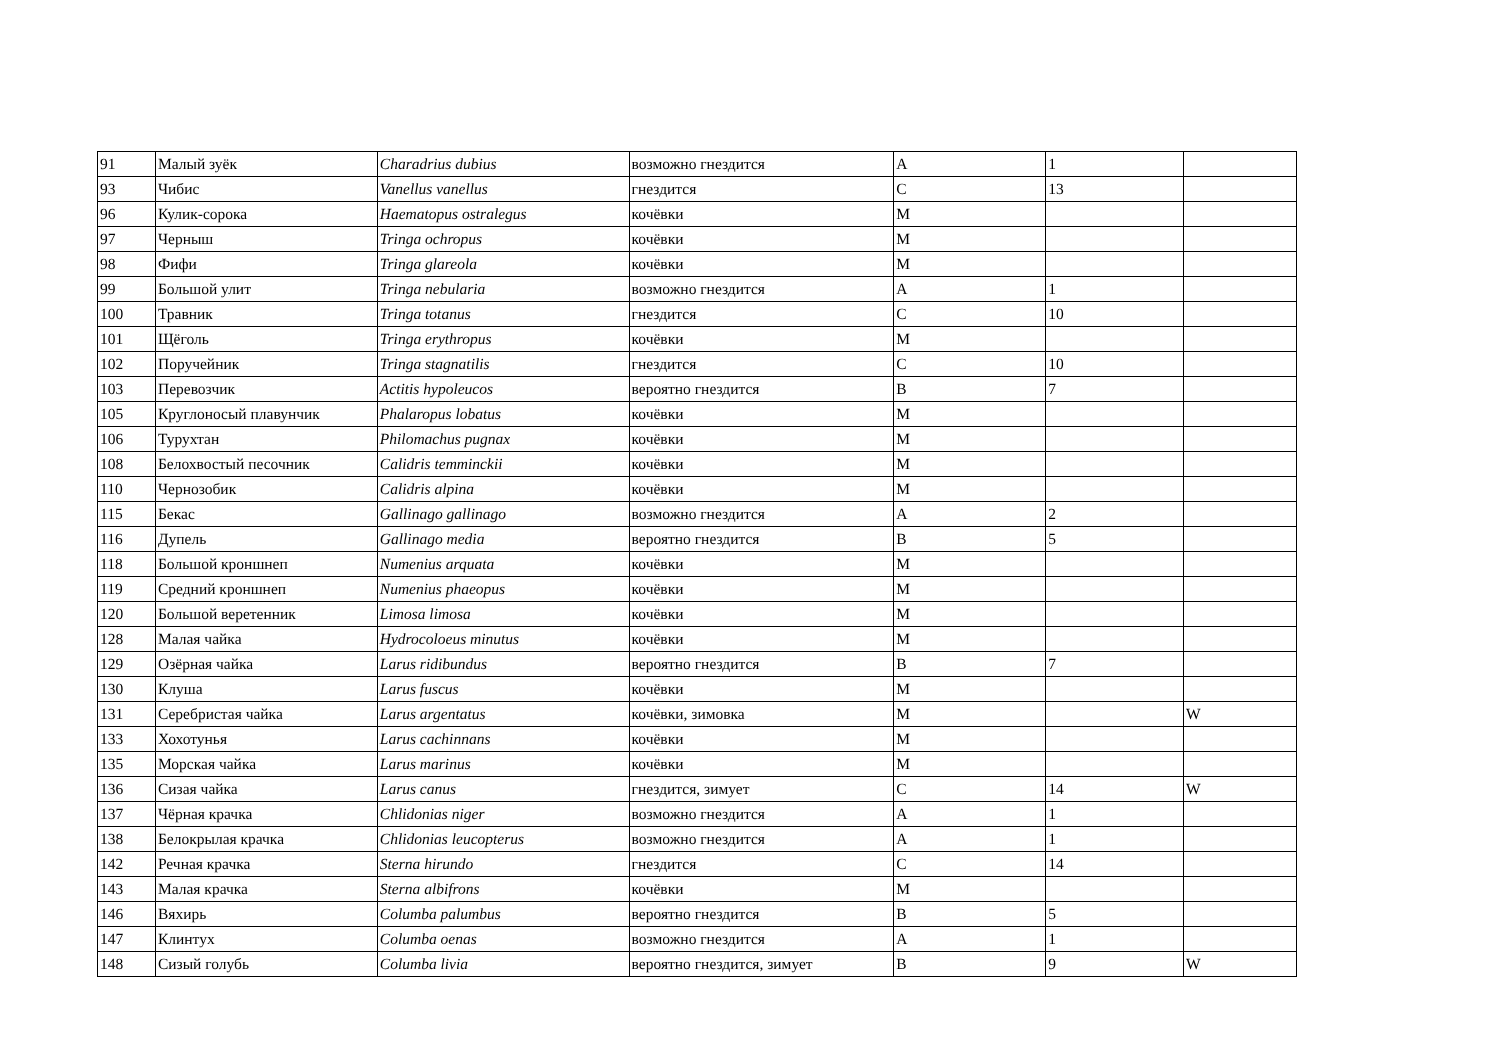| 91 | Малый зуёк | Charadrius dubius | возможно гнездится | A | 1 | |
| 93 | Чибис | Vanellus vanellus | гнездится | C | 13 | |
| 96 | Кулик-сорока | Haematopus ostralegus | кочёвки | M | | |
| 97 | Черныш | Tringa ochropus | кочёвки | M | | |
| 98 | Фифи | Tringa glareola | кочёвки | M | | |
| 99 | Большой улит | Tringa nebularia | возможно гнездится | A | 1 | |
| 100 | Травник | Tringa totanus | гнездится | C | 10 | |
| 101 | Щёголь | Tringa erythropus | кочёвки | M | | |
| 102 | Поручейник | Tringa stagnatilis | гнездится | C | 10 | |
| 103 | Перевозчик | Actitis hypoleucos | вероятно гнездится | B | 7 | |
| 105 | Круглоносый плавунчик | Phalaropus lobatus | кочёвки | M | | |
| 106 | Турухтан | Philomachus pugnax | кочёвки | M | | |
| 108 | Белохвостый песочник | Calidris temminckii | кочёвки | M | | |
| 110 | Чернозобик | Calidris alpina | кочёвки | M | | |
| 115 | Бекас | Gallinago gallinago | возможно гнездится | A | 2 | |
| 116 | Дупель | Gallinago media | вероятно гнездится | B | 5 | |
| 118 | Большой кроншнеп | Numenius arquata | кочёвки | M | | |
| 119 | Средний кроншнеп | Numenius phaeopus | кочёвки | M | | |
| 120 | Большой веретенник | Limosa limosa | кочёвки | M | | |
| 128 | Малая чайка | Hydrocoloeus minutus | кочёвки | M | | |
| 129 | Озёрная чайка | Larus ridibundus | вероятно гнездится | B | 7 | |
| 130 | Клуша | Larus fuscus | кочёвки | M | | |
| 131 | Серебристая чайка | Larus argentatus | кочёвки, зимовка | M | | W |
| 133 | Хохотунья | Larus cachinnans | кочёвки | M | | |
| 135 | Морская чайка | Larus marinus | кочёвки | M | | |
| 136 | Сизая чайка | Larus canus | гнездится, зимует | C | 14 | W |
| 137 | Чёрная крачка | Chlidonias niger | возможно гнездится | A | 1 | |
| 138 | Белокрылая крачка | Chlidonias leucopterus | возможно гнездится | A | 1 | |
| 142 | Речная крачка | Sterna hirundo | гнездится | C | 14 | |
| 143 | Малая крачка | Sterna albifrons | кочёвки | M | | |
| 146 | Вяхирь | Columba palumbus | вероятно гнездится | B | 5 | |
| 147 | Клинтух | Columba oenas | возможно гнездится | A | 1 | |
| 148 | Сизый голубь | Columba livia | вероятно гнездится, зимует | B | 9 | W |